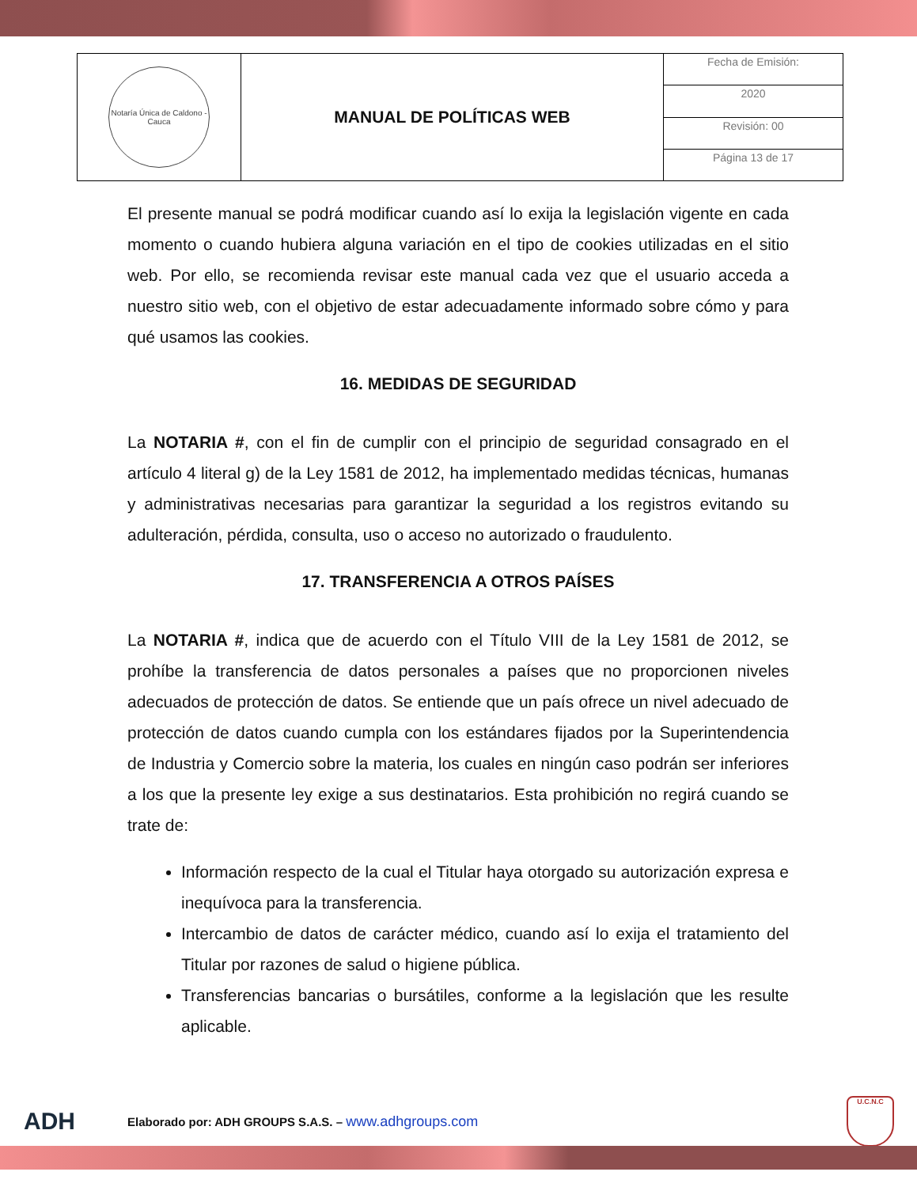| Notaría Única de Caldono - Cauca | MANUAL DE POLÍTICAS WEB | Fecha de Emisión: |
| | | 2020 |
| | | Revisión: 00 |
| | | Página 13 de 17 |
El presente manual se podrá modificar cuando así lo exija la legislación vigente en cada momento o cuando hubiera alguna variación en el tipo de cookies utilizadas en el sitio web. Por ello, se recomienda revisar este manual cada vez que el usuario acceda a nuestro sitio web, con el objetivo de estar adecuadamente informado sobre cómo y para qué usamos las cookies.
16. MEDIDAS DE SEGURIDAD
La NOTARIA #, con el fin de cumplir con el principio de seguridad consagrado en el artículo 4 literal g) de la Ley 1581 de 2012, ha implementado medidas técnicas, humanas y administrativas necesarias para garantizar la seguridad a los registros evitando su adulteración, pérdida, consulta, uso o acceso no autorizado o fraudulento.
17. TRANSFERENCIA A OTROS PAÍSES
La NOTARIA #, indica que de acuerdo con el Título VIII de la Ley 1581 de 2012, se prohíbe la transferencia de datos personales a países que no proporcionen niveles adecuados de protección de datos. Se entiende que un país ofrece un nivel adecuado de protección de datos cuando cumpla con los estándares fijados por la Superintendencia de Industria y Comercio sobre la materia, los cuales en ningún caso podrán ser inferiores a los que la presente ley exige a sus destinatarios. Esta prohibición no regirá cuando se trate de:
Información respecto de la cual el Titular haya otorgado su autorización expresa e inequívoca para la transferencia.
Intercambio de datos de carácter médico, cuando así lo exija el tratamiento del Titular por razones de salud o higiene pública.
Transferencias bancarias o bursátiles, conforme a la legislación que les resulte aplicable.
ADH
Elaborado por: ADH GROUPS S.A.S. – www.adhgroups.com
U.C.N.C